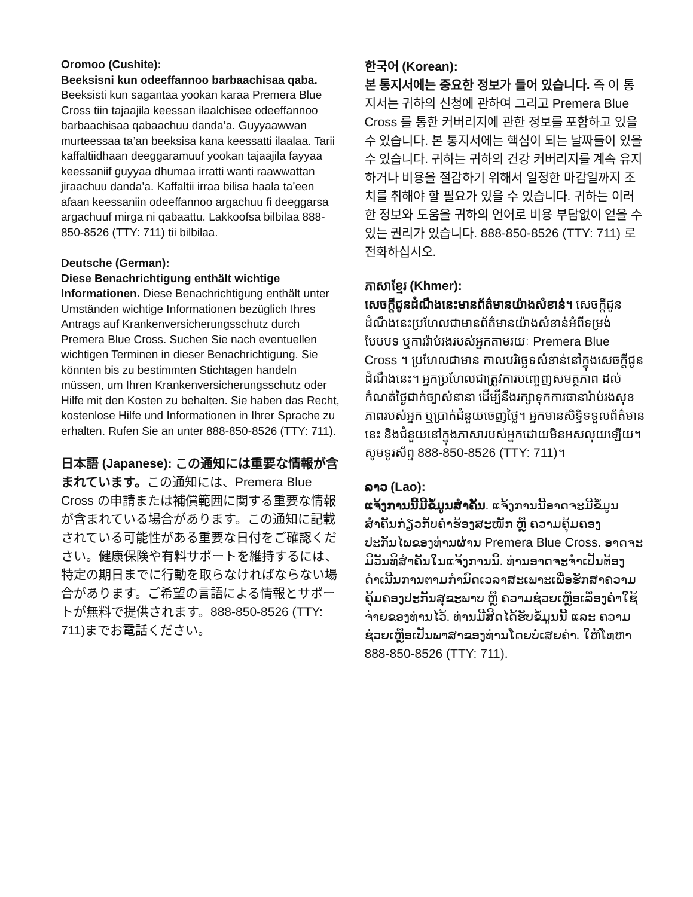Oromoo (Cushite):
Beeksisni kun odeeffannoo barbaachisaa qaba. Beeksisti kun sagantaa yookan karaa Premera Blue Cross tiin tajaajila keessan ilaalchisee odeeffannoo barbaachisaa qabaachuu danda’a. Guyyaawwan murteessaa ta’an beeksisa kana keessatti ilaalaa. Tarii kaffaltiidhaan deeggaramuuf yookan tajaajila fayyaa keessaniif guyyaa dhumaa irratti wanti raawwattan jiraachuu danda’a. Kaffaltii irraa bilisa haala ta’een afaan keessaniin odeeffannoo argachuu fi deeggarsa argachuuf mirga ni qabaattu. Lakkoofsa bilbilaa 888-850-8526 (TTY: 711) tii bilbilaa.
Deutsche (German):
Diese Benachrichtigung enthält wichtige Informationen. Diese Benachrichtigung enthält unter Umständen wichtige Informationen bezüglich Ihres Antrags auf Krankenversicherungsschutz durch Premera Blue Cross. Suchen Sie nach eventuellen wichtigen Terminen in dieser Benachrichtigung. Sie könnten bis zu bestimmten Stichtagen handeln müssen, um Ihren Krankenversicherungsschutz oder Hilfe mit den Kosten zu behalten. Sie haben das Recht, kostenlose Hilfe und Informationen in Ihrer Sprache zu erhalten. Rufen Sie an unter 888-850-8526 (TTY: 711).
日本語 (Japanese): この通知には重要な情報が含まれています。この通知には、Premera Blue Cross の申請または補償範囲に関する重要な情報が含まれている場合があります。この通知に記載されている可能性がある重要な日付をご確認ください。健康保険や有料サポートを維持するには、特定の期日までに行動を取らなければならない場合があります。ご希望の言語による情報とサポートが無料で提供されます。888-850-8526 (TTY: 711)までお電話ください。
한국어 (Korean):
본 통지서에는 중요한 정보가 들어 있습니다. 즉 이 통지서는 귀하의 신청에 관하여 그리고 Premera Blue Cross 를 통한 커버리지에 관한 정보를 포함하고 있을 수 있습니다. 본 통지서에는 핵심이 되는 날짜들이 있을 수 있습니다. 귀하는 귀하의 건강 커버리지를 계속 유지하거나 비용을 절감하기 위해서 일정한 마감일까지 조치를 취해야 할 필요가 있을 수 있습니다. 귀하는 이러한 정보와 도움을 귀하의 언어로 비용 부담없이 얻을 수 있는 권리가 있습니다. 888-850-8526 (TTY: 711) 로 전화하십시오.
ភាសាខ្មែរ (Khmer):
សេចក្តីជូនដំណឹងនេះមានព័ត៌មានយ៉ាងសំខាន់។ សេចក្តីជូនដំណឹងនេះប្រហែលជាមានព័ត៌មានយ៉ាងសំខាន់អំពីទម្រង់បែបបទ ឬការរ៉ាប់រងរបស់អ្នកតាមរយៈ Premera Blue Cross ។ ប្រហែលជាមាន កាលបរិច្ឆេទសំខាន់នៅក្នុងសេចក្តីជូនដំណឹងនេះ។ អ្នកប្រហែលជាត្រូវការបញ្ចេញសមត្ថភាព ដល់កំណត់ថ្ងៃជាក់ច្បាស់នានា ដើម្បីនឹងរក្សាទុកការធានារ៉ាប់រងសុខភាពរបស់អ្នក ឬប្រាក់ជំនួយចេញថ្លៃ។ អ្នកមានសិទ្ធិទទួលព័ត៌មាននេះ និងជំនួយនៅក្នុងភាសារបស់អ្នកដោយមិនអសលុយឡើយ។ សូមទូរស័ព្ទ 888-850-8526 (TTY: 711)។
ລາວ (Lao):
ແຈ້ງການນີ້ມີຂໍ້ມູນສຳຄັນ. ແຈ້ງການນີ້ອາດຈະມີຂໍ້ມູນສຳຄັນກ່ຽວກັບຄຳຮ້ອງສະໝັກ ຫຼື ຄວາມຄຸ້ມຄອງປະກັນໄພຂອງທ່ານຜ່ານ Premera Blue Cross. ອາດຈະມີວັນທີສຳຄັນໃນແຈ້ງການນີ້. ທ່ານອາດຈະຈຳເປັນຕ້ອງດຳເນີນການຕາມກຳນົດເວລາສະເພາະເພື່ອຮັກສາຄວາມຄຸ້ມຄອງປະກັນສຸຂະພາບ ຫຼື ຄວາມຊ່ວຍເຫຼືອເລື່ອງຄ່າໃຊ້ຈ່າຍຂອງທ່ານໄວ້. ທ່ານມີສິດໄດ້ຮັບຂໍ້ມູນນີ້ ແລະ ຄວາມຊ່ວຍເຫຼືອເປັນພາສາຂອງທ່ານໂດຍບໍ່ເສຍຄ່າ. ໃຫ້ໂທຫາ 888-850-8526 (TTY: 711).